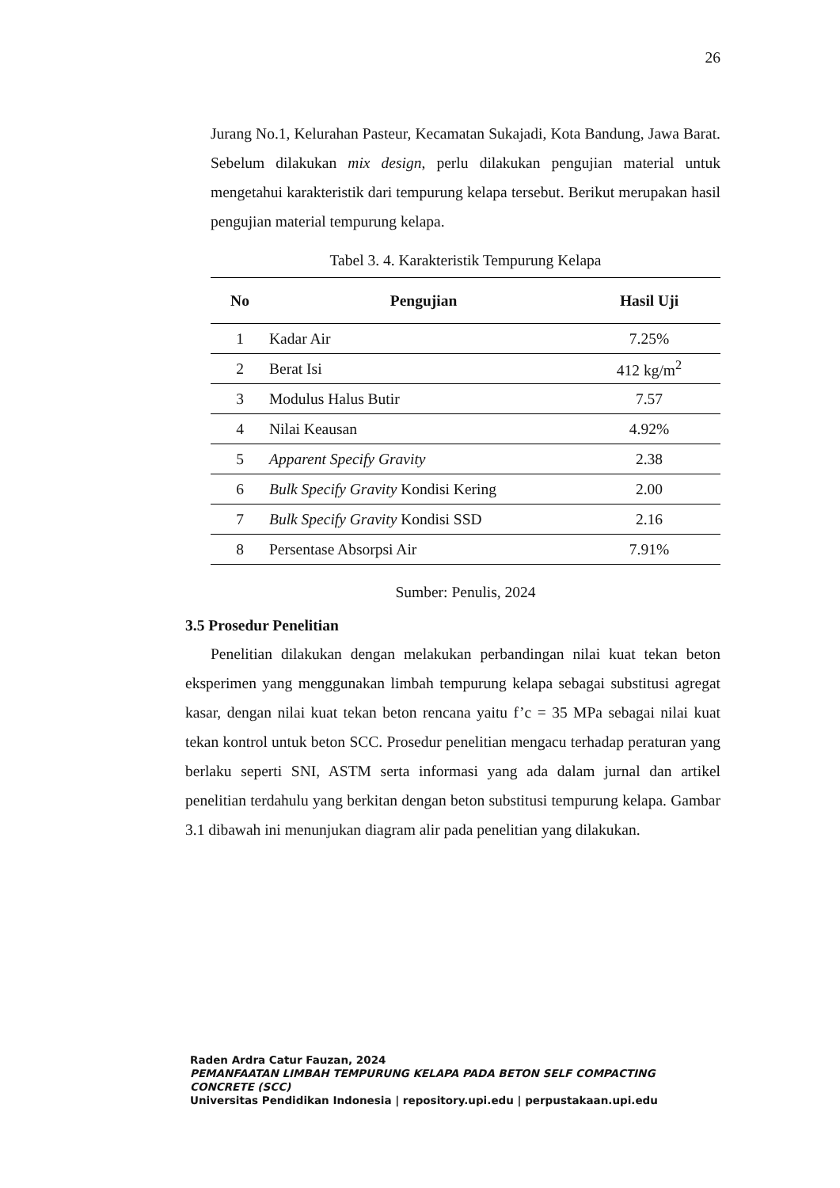26
Jurang No.1, Kelurahan Pasteur, Kecamatan Sukajadi, Kota Bandung, Jawa Barat. Sebelum dilakukan mix design, perlu dilakukan pengujian material untuk mengetahui karakteristik dari tempurung kelapa tersebut. Berikut merupakan hasil pengujian material tempurung kelapa.
Tabel 3. 4. Karakteristik Tempurung Kelapa
| No | Pengujian | Hasil Uji |
| --- | --- | --- |
| 1 | Kadar Air | 7.25% |
| 2 | Berat Isi | 412 kg/m<sup>2</sup> |
| 3 | Modulus Halus Butir | 7.57 |
| 4 | Nilai Keausan | 4.92% |
| 5 | Apparent Specify Gravity | 2.38 |
| 6 | Bulk Specify Gravity Kondisi Kering | 2.00 |
| 7 | Bulk Specify Gravity Kondisi SSD | 2.16 |
| 8 | Persentase Absorpsi Air | 7.91% |
Sumber: Penulis, 2024
3.5 Prosedur Penelitian
Penelitian dilakukan dengan melakukan perbandingan nilai kuat tekan beton eksperimen yang menggunakan limbah tempurung kelapa sebagai substitusi agregat kasar, dengan nilai kuat tekan beton rencana yaitu f’c = 35 MPa sebagai nilai kuat tekan kontrol untuk beton SCC. Prosedur penelitian mengacu terhadap peraturan yang berlaku seperti SNI, ASTM serta informasi yang ada dalam jurnal dan artikel penelitian terdahulu yang berkitan dengan beton substitusi tempurung kelapa. Gambar 3.1 dibawah ini menunjukan diagram alir pada penelitian yang dilakukan.
Raden Ardra Catur Fauzan, 2024
PEMANFAATAN LIMBAH TEMPURUNG KELAPA PADA BETON SELF COMPACTING CONCRETE (SCC)
Universitas Pendidikan Indonesia | repository.upi.edu | perpustakaan.upi.edu